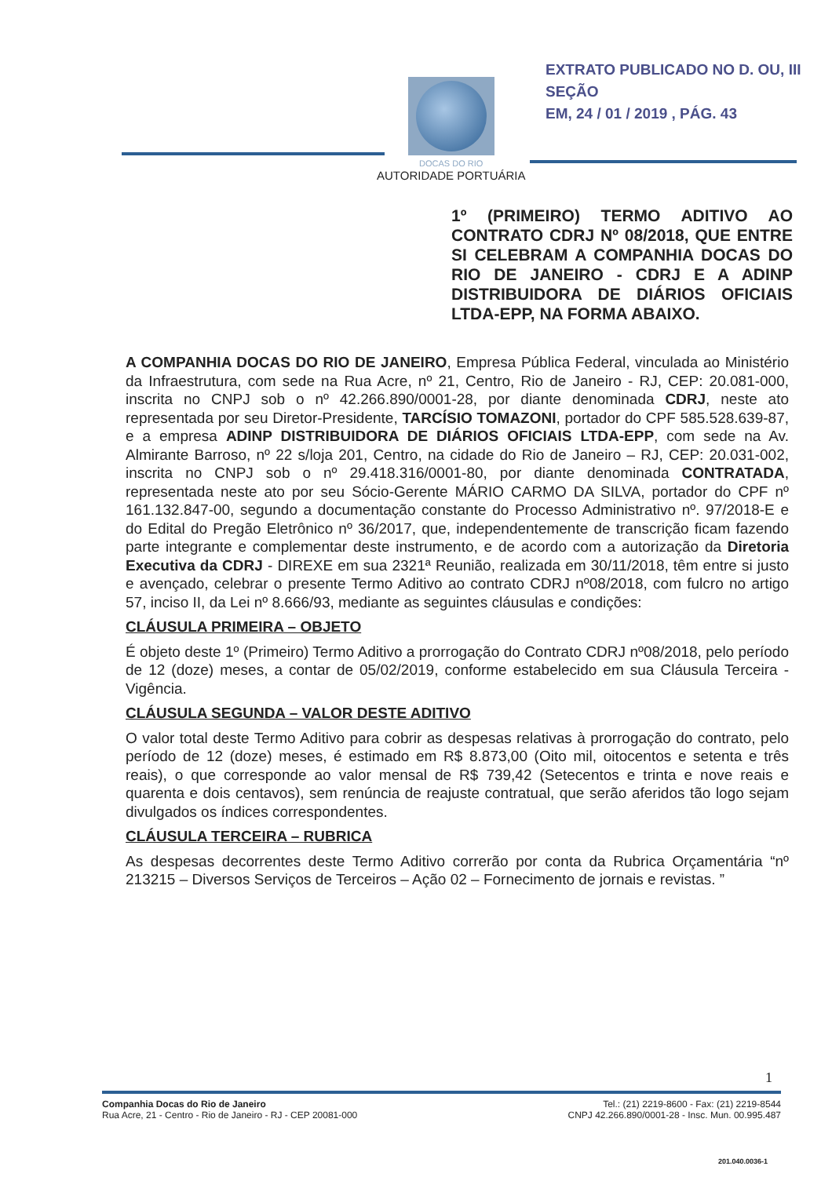EXTRATO PUBLICADO NO D. OU, III SEÇÃO
EM, 24 / 01 / 2019 , PÁG. 43
DOCAS DO RIO
AUTORIDADE PORTUÁRIA
1º (PRIMEIRO) TERMO ADITIVO AO CONTRATO CDRJ Nº 08/2018, QUE ENTRE SI CELEBRAM A COMPANHIA DOCAS DO RIO DE JANEIRO - CDRJ E A ADINP DISTRIBUIDORA DE DIÁRIOS OFICIAIS LTDA-EPP, NA FORMA ABAIXO.
A COMPANHIA DOCAS DO RIO DE JANEIRO, Empresa Pública Federal, vinculada ao Ministério da Infraestrutura, com sede na Rua Acre, nº 21, Centro, Rio de Janeiro - RJ, CEP: 20.081-000, inscrita no CNPJ sob o nº 42.266.890/0001-28, por diante denominada CDRJ, neste ato representada por seu Diretor-Presidente, TARCÍSIO TOMAZONI, portador do CPF 585.528.639-87, e a empresa ADINP DISTRIBUIDORA DE DIÁRIOS OFICIAIS LTDA-EPP, com sede na Av. Almirante Barroso, nº 22 s/loja 201, Centro, na cidade do Rio de Janeiro – RJ, CEP: 20.031-002, inscrita no CNPJ sob o nº 29.418.316/0001-80, por diante denominada CONTRATADA, representada neste ato por seu Sócio-Gerente MÁRIO CARMO DA SILVA, portador do CPF nº 161.132.847-00, segundo a documentação constante do Processo Administrativo nº. 97/2018-E e do Edital do Pregão Eletrônico nº 36/2017, que, independentemente de transcrição ficam fazendo parte integrante e complementar deste instrumento, e de acordo com a autorização da Diretoria Executiva da CDRJ - DIREXE em sua 2321ª Reunião, realizada em 30/11/2018, têm entre si justo e avençado, celebrar o presente Termo Aditivo ao contrato CDRJ nº08/2018, com fulcro no artigo 57, inciso II, da Lei nº 8.666/93, mediante as seguintes cláusulas e condições:
CLÁUSULA PRIMEIRA – OBJETO
É objeto deste 1º (Primeiro) Termo Aditivo a prorrogação do Contrato CDRJ nº08/2018, pelo período de 12 (doze) meses, a contar de 05/02/2019, conforme estabelecido em sua Cláusula Terceira - Vigência.
CLÁUSULA SEGUNDA – VALOR DESTE ADITIVO
O valor total deste Termo Aditivo para cobrir as despesas relativas à prorrogação do contrato, pelo período de 12 (doze) meses, é estimado em R$ 8.873,00 (Oito mil, oitocentos e setenta e três reais), o que corresponde ao valor mensal de R$ 739,42 (Setecentos e trinta e nove reais e quarenta e dois centavos), sem renúncia de reajuste contratual, que serão aferidos tão logo sejam divulgados os índices correspondentes.
CLÁUSULA TERCEIRA – RUBRICA
As despesas decorrentes deste Termo Aditivo correrão por conta da Rubrica Orçamentária “nº 213215 – Diversos Serviços de Terceiros – Ação 02 – Fornecimento de jornais e revistas. ”
1
Companhia Docas do Rio de Janeiro
Rua Acre, 21 - Centro - Rio de Janeiro - RJ - CEP 20081-000
Tel.: (21) 2219-8600 - Fax: (21) 2219-8544
CNPJ 42.266.890/0001-28 - Insc. Mun. 00.995.487
201.040.0036-1